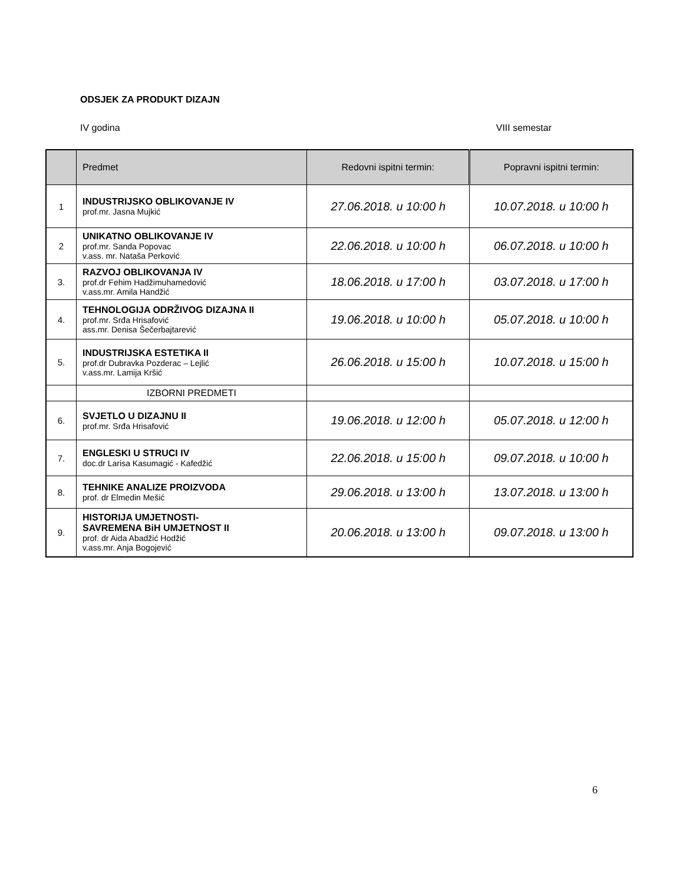ODSJEK ZA PRODUKT DIZAJN
IV godina VIII semestar
| | Predmet | Redovni ispitni termin: | Popravni ispitni termin: |
| --- | --- | --- | --- |
| 1 | INDUSTRIJSKO OBLIKOVANJE IV prof.mr. Jasna Mujkić | 27.06.2018. u 10:00 h | 10.07.2018. u 10:00 h |
| 2 | UNIKATNO OBLIKOVANJE IV prof.mr. Sanda Popovac v.ass. mr. Nataša Perković | 22.06.2018. u 10:00 h | 06.07.2018. u 10:00 h |
| 3. | RAZVOJ OBLIKOVANJA IV prof.dr Fehim Hadžimuhamedović v.ass.mr. Amila Handžić | 18.06.2018. u 17:00 h | 03.07.2018. u 17:00 h |
| 4. | TEHNOLOGIJA ODRŽIVOG DIZAJNA II prof.mr. Srđa Hrisafović ass.mr. Denisa Šečerbajtarević | 19.06.2018. u 10:00 h | 05.07.2018. u 10:00 h |
| 5. | INDUSTRIJSKA ESTETIKA II prof.dr Dubravka Pozderac – Lejlić v.ass.mr. Lamija Kršić | 26.06.2018. u 15:00 h | 10.07.2018. u 15:00 h |
| | IZBORNI PREDMETI | | |
| 6. | SVJETLO U DIZAJNU II prof.mr. Srđa Hrisafović | 19.06.2018. u 12:00 h | 05.07.2018. u 12:00 h |
| 7. | ENGLESKI U STRUCI IV doc.dr Larisa Kasumagić - Kafedžić | 22.06.2018. u 15:00 h | 09.07.2018. u 10:00 h |
| 8. | TEHNIKE ANALIZE PROIZVODA prof. dr Elmedin Mešić | 29.06.2018. u 13:00 h | 13.07.2018. u 13:00 h |
| 9. | HISTORIJA UMJETNOSTI- SAVREMENA BiH UMJETNOST II prof. dr Aida Abadžić Hodžić v.ass.mr. Anja Bogojević | 20.06.2018. u 13:00 h | 09.07.2018. u 13:00 h |
6